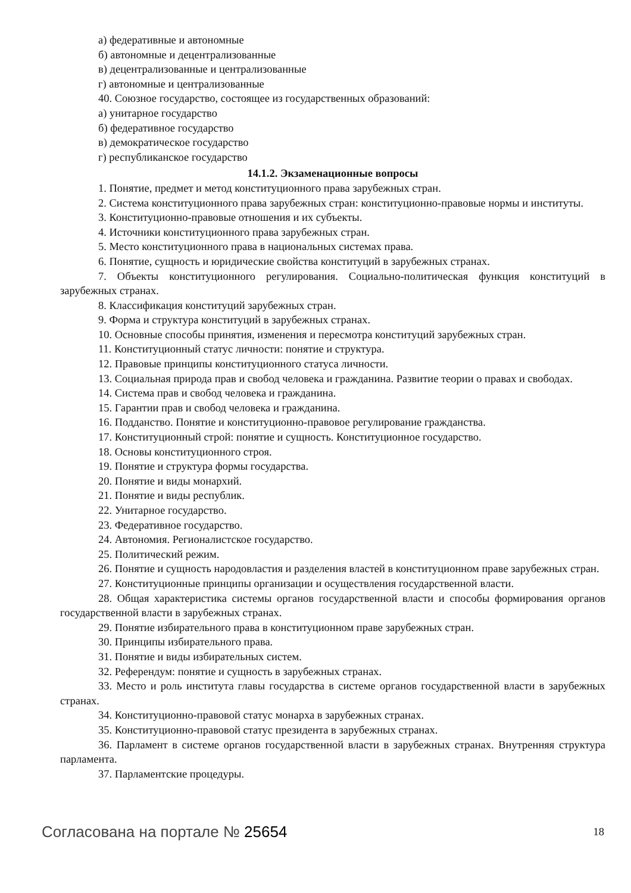а) федеративные и автономные
б) автономные и децентрализованные
в) децентрализованные и централизованные
г) автономные и централизованные
40. Союзное государство, состоящее из государственных образований:
а) унитарное государство
б) федеративное государство
в) демократическое государство
г) республиканское государство
14.1.2. Экзаменационные вопросы
1. Понятие, предмет и метод конституционного права зарубежных стран.
2. Система конституционного права зарубежных стран: конституционно-правовые нормы и институты.
3. Конституционно-правовые отношения и их субъекты.
4. Источники конституционного права зарубежных стран.
5. Место конституционного права в национальных системах права.
6. Понятие, сущность и юридические свойства конституций в зарубежных странах.
7. Объекты конституционного регулирования. Социально-политическая функция конституций в зарубежных странах.
8. Классификация конституций зарубежных стран.
9. Форма и структура конституций в зарубежных странах.
10. Основные способы принятия, изменения и пересмотра конституций зарубежных стран.
11. Конституционный статус личности: понятие и структура.
12. Правовые принципы конституционного статуса личности.
13. Социальная природа прав и свобод человека и гражданина. Развитие теории о правах и свободах.
14. Система прав и свобод человека и гражданина.
15. Гарантии прав и свобод человека и гражданина.
16. Подданство. Понятие и конституционно-правовое регулирование гражданства.
17. Конституционный строй: понятие и сущность. Конституционное государство.
18. Основы конституционного строя.
19. Понятие и структура формы государства.
20. Понятие и виды монархий.
21. Понятие и виды республик.
22. Унитарное государство.
23. Федеративное государство.
24. Автономия. Регионалистское государство.
25. Политический режим.
26. Понятие и сущность народовластия и разделения властей в конституционном праве зарубежных стран.
27. Конституционные принципы организации и осуществления государственной власти.
28. Общая характеристика системы органов государственной власти и способы формирования органов государственной власти в зарубежных странах.
29. Понятие избирательного права в конституционном праве зарубежных стран.
30. Принципы избирательного права.
31. Понятие и виды избирательных систем.
32. Референдум: понятие и сущность в зарубежных странах.
33. Место и роль института главы государства в системе органов государственной власти в зарубежных странах.
34. Конституционно-правовой статус монарха в зарубежных странах.
35. Конституционно-правовой статус президента в зарубежных странах.
36. Парламент в системе органов государственной власти в зарубежных странах. Внутренняя структура парламента.
37. Парламентские процедуры.
Согласована на портале № 25654 18